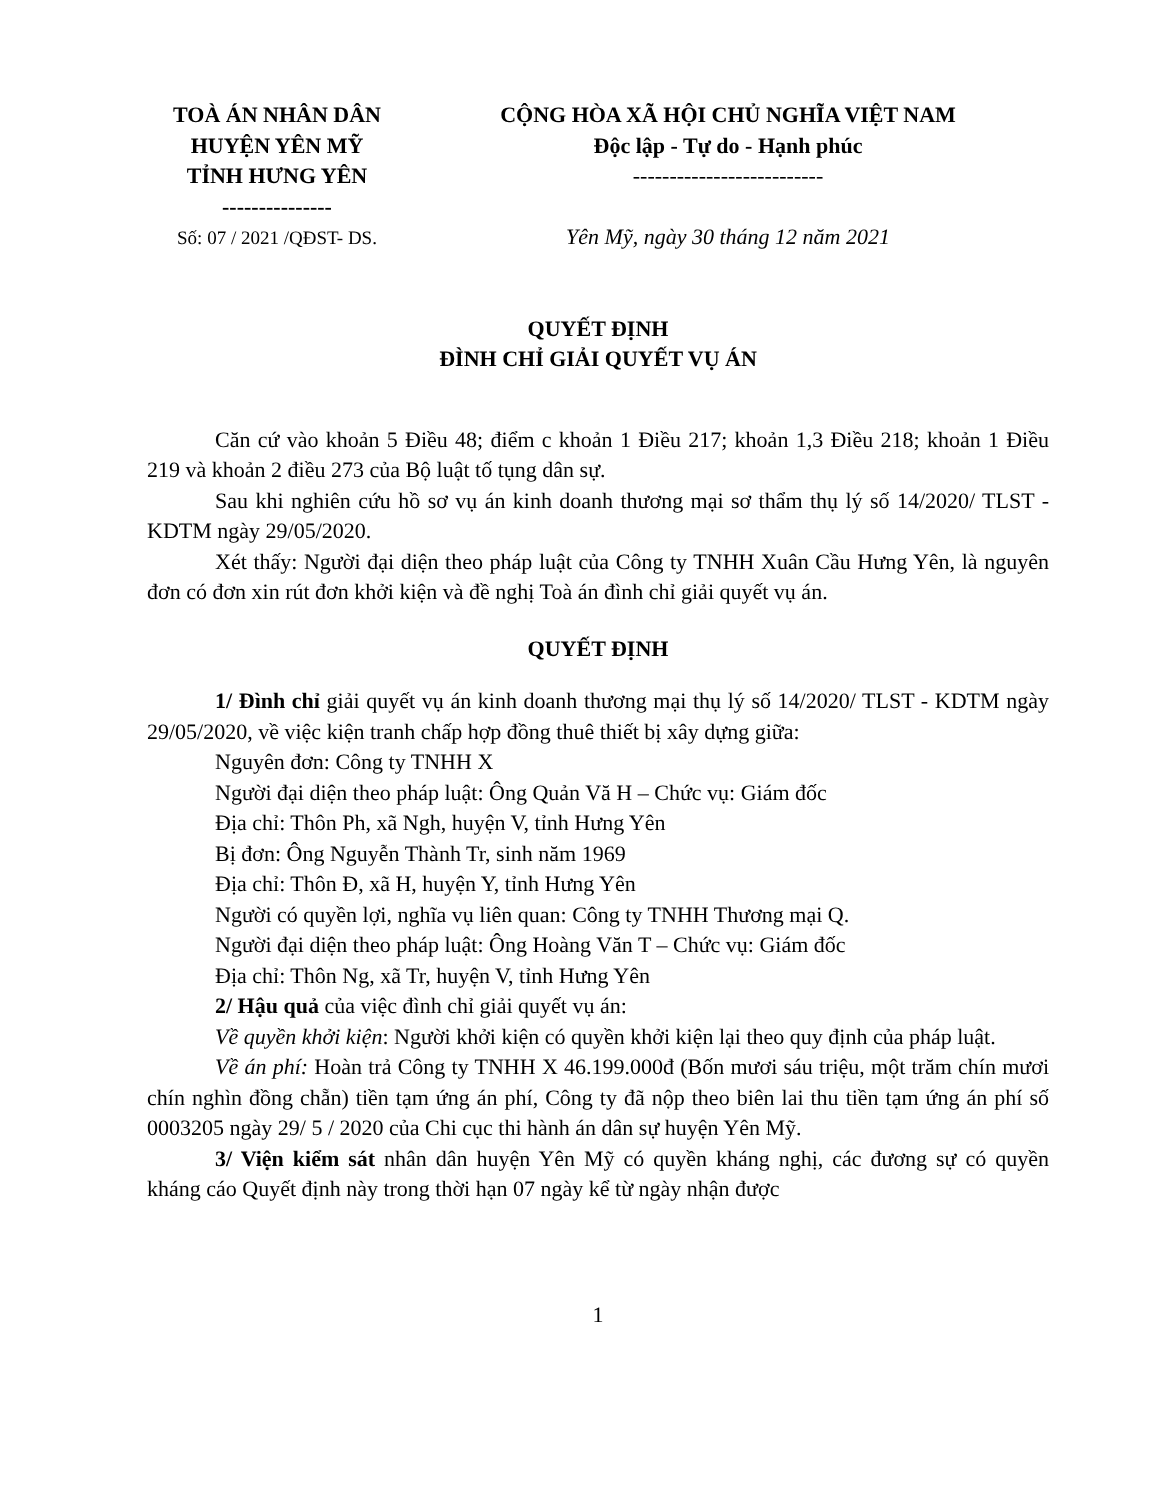TOÀ ÁN NHÂN DÂN
HUYỆN YÊN MỸ
TỈNH HƯNG YÊN
---------------
Số: 07 / 2021 /QĐST- DS.
CỘNG HÒA XÃ HỘI CHỦ NGHĨA VIỆT NAM
Độc lập - Tự do - Hạnh phúc
--------------------------
Yên Mỹ, ngày 30 tháng 12 năm 2021
QUYẾT ĐỊNH
ĐÌNH CHỈ GIẢI QUYẾT VỤ ÁN
Căn cứ vào khoản 5 Điều 48; điểm c khoản 1 Điều 217; khoản 1,3 Điều 218; khoản 1 Điều 219 và khoản 2 điều 273 của Bộ luật tố tụng dân sự.
Sau khi nghiên cứu hồ sơ vụ án kinh doanh thương mại sơ thẩm thụ lý số 14/2020/ TLST - KDTM ngày 29/05/2020.
Xét thấy: Người đại diện theo pháp luật của Công ty TNHH Xuân Cầu Hưng Yên, là nguyên đơn có đơn xin rút đơn khởi kiện và đề nghị Toà án đình chỉ giải quyết vụ án.
QUYẾT ĐỊNH
1/ Đình chỉ giải quyết vụ án kinh doanh thương mại thụ lý số 14/2020/ TLST - KDTM ngày 29/05/2020, về việc kiện tranh chấp hợp đồng thuê thiết bị xây dựng giữa:
Nguyên đơn: Công ty TNHH X
Người đại diện theo pháp luật: Ông Quản Vă H – Chức vụ: Giám đốc
Địa chỉ: Thôn Ph, xã Ngh, huyện V, tỉnh Hưng Yên
Bị đơn: Ông Nguyễn Thành Tr, sinh năm 1969
Địa chỉ: Thôn Đ, xã H, huyện Y, tỉnh Hưng Yên
Người có quyền lợi, nghĩa vụ liên quan: Công ty TNHH Thương mại Q.
Người đại diện theo pháp luật: Ông Hoàng Văn T – Chức vụ: Giám đốc
Địa chỉ: Thôn Ng, xã Tr, huyện V, tỉnh Hưng Yên
2/ Hậu quả của việc đình chỉ giải quyết vụ án:
Về quyền khởi kiện: Người khởi kiện có quyền khởi kiện lại theo quy định của pháp luật.
Về án phí: Hoàn trả Công ty TNHH X 46.199.000đ (Bốn mươi sáu triệu, một trăm chín mươi chín nghìn đồng chẵn) tiền tạm ứng án phí, Công ty đã nộp theo biên lai thu tiền tạm ứng án phí số 0003205 ngày 29/ 5 / 2020 của Chi cục thi hành án dân sự huyện Yên Mỹ.
3/ Viện kiểm sát nhân dân huyện Yên Mỹ có quyền kháng nghị, các đương sự có quyền kháng cáo Quyết định này trong thời hạn 07 ngày kể từ ngày nhận được
1